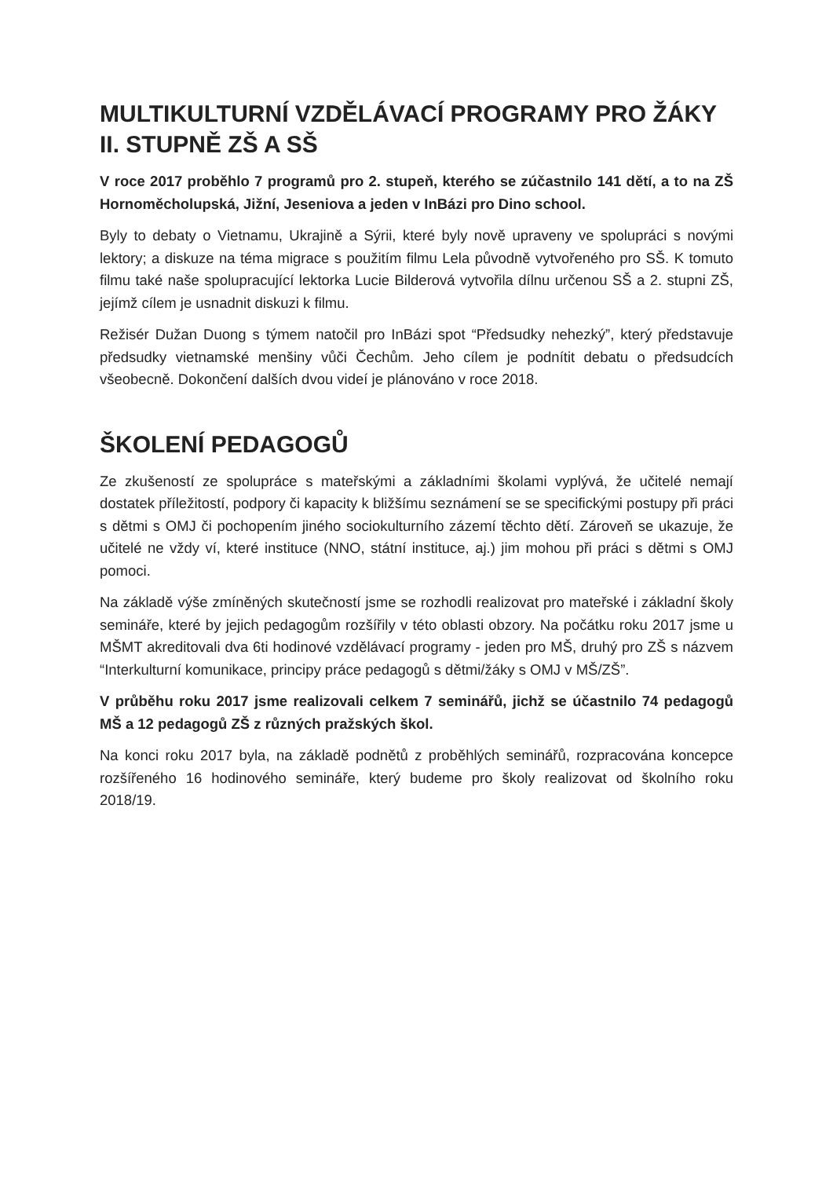MULTIKULTURNÍ VZDĚLÁVACÍ PROGRAMY PRO ŽÁKY II. STUPNĚ ZŠ A SŠ
V roce 2017 proběhlo 7 programů pro 2. stupeň, kterého se zúčastnilo 141 dětí, a to na ZŠ Hornoměcholupská, Jižní, Jeseniova a jeden v InBázi pro Dino school.
Byly to debaty o Vietnamu, Ukrajině a Sýrii, které byly nově upraveny ve spolupráci s novými lektory; a diskuze na téma migrace s použitím filmu Lela původně vytvořeného pro SŠ. K tomuto filmu také naše spolupracující lektorka Lucie Bilderová vytvořila dílnu určenou SŠ a 2. stupni ZŠ, jejímž cílem je usnadnit diskuzi k filmu.
Režisér Dužan Duong s týmem natočil pro InBázi spot “Předsudky nehezký”, který představuje předsudky vietnamské menšiny vůči Čechům. Jeho cílem je podnítit debatu o předsudcích všeobecně. Dokončení dalších dvou videí je plánováno v roce 2018.
ŠKOLENÍ PEDAGOGŮ
Ze zkušeností ze spolupráce s mateřskými a základními školami vyplývá, že učitelé nemají dostatek příležitostí, podpory či kapacity k bližšímu seznámení se se specifickými postupy při práci s dětmi s OMJ či pochopením jiného sociokulturního zázemí těchto dětí. Zároveň se ukazuje, že učitelé ne vždy ví, které instituce (NNO, státní instituce, aj.) jim mohou při práci s dětmi s OMJ pomoci.
Na základě výše zmíněných skutečností jsme se rozhodli realizovat pro mateřské i základní školy semináře, které by jejich pedagogům rozšířily v této oblasti obzory. Na počátku roku 2017 jsme u MŠMT akreditovali dva 6ti hodinové vzdělávací programy - jeden pro MŠ, druhý pro ZŠ s názvem “Interkulturní komunikace, principy práce pedagogů s dětmi/žáky s OMJ v MŠ/ZŠ”.
V průběhu roku 2017 jsme realizovali celkem 7 seminářů, jichž se účastnilo 74 pedagogů MŠ a 12 pedagogů ZŠ z různých pražských škol.
Na konci roku 2017 byla, na základě podnětů z proběhlých seminářů, rozpracována koncepce rozšířeného 16 hodinového semináře, který budeme pro školy realizovat od školního roku 2018/19.